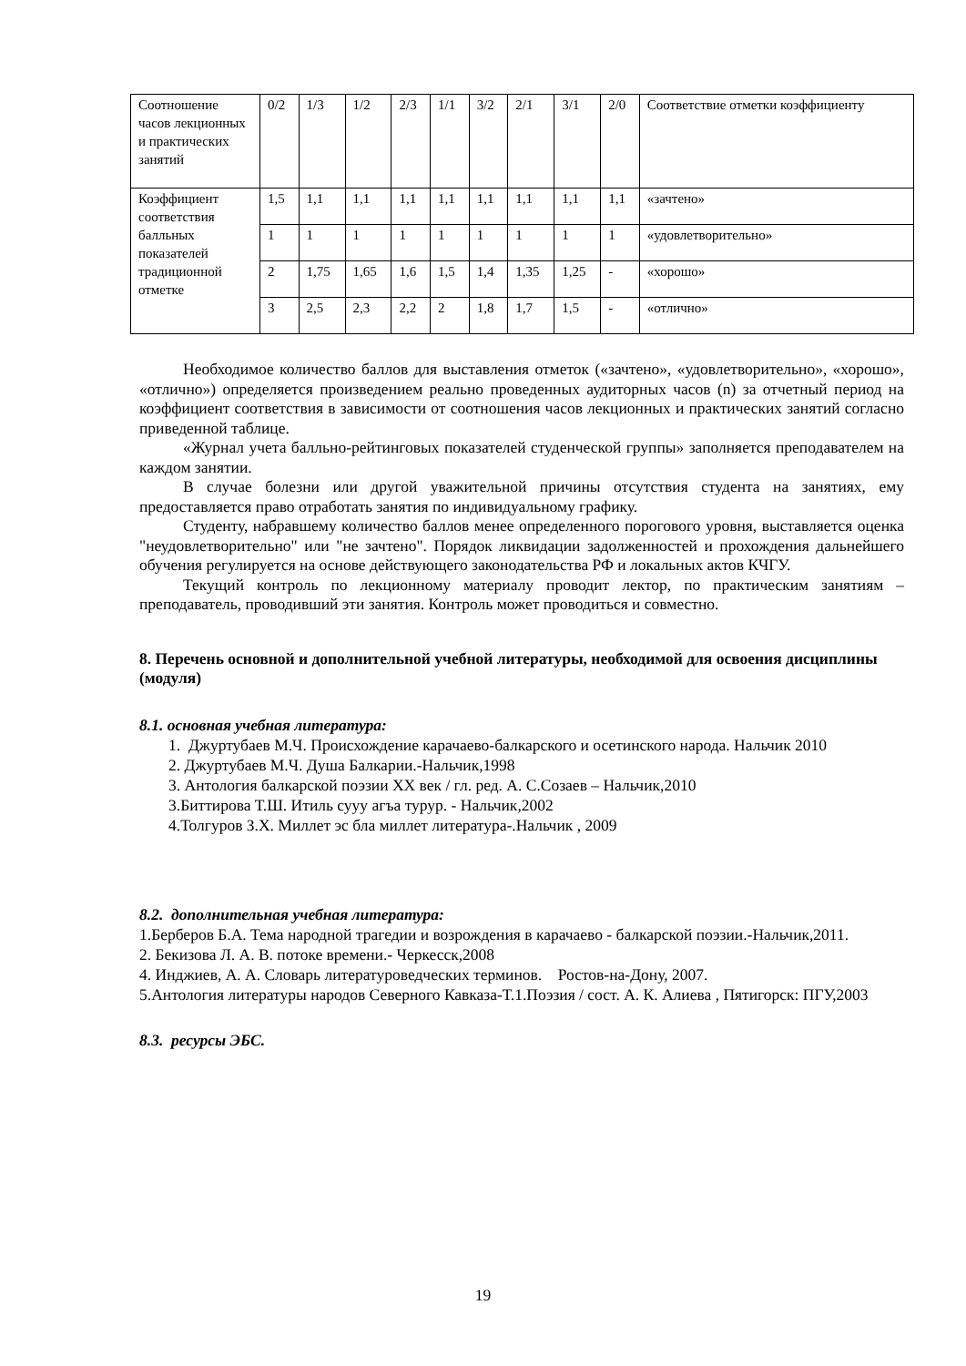| Соотношение часов лекционных и практических занятий | 0/2 | 1/3 | 1/2 | 2/3 | 1/1 | 3/2 | 2/1 | 3/1 | 2/0 | Соответствие отметки коэффициенту |
| Коэффициент соответствия балльных показателей традиционной отметке | 1,5 | 1,1 | 1,1 | 1,1 | 1,1 | 1,1 | 1,1 | 1,1 | 1,1 | «зачтено» |
| | 1 | 1 | 1 | 1 | 1 | 1 | 1 | 1 | 1 | «удовлетворительно» |
| | 2 | 1,75 | 1,65 | 1,6 | 1,5 | 1,4 | 1,35 | 1,25 | - | «хорошо» |
| | 3 | 2,5 | 2,3 | 2,2 | 2 | 1,8 | 1,7 | 1,5 | - | «отлично» |
Необходимое количество баллов для выставления отметок («зачтено», «удовлетворительно», «хорошо», «отлично») определяется произведением реально проведенных аудиторных часов (n) за отчетный период на коэффициент соответствия в зависимости от соотношения часов лекционных и практических занятий согласно приведенной таблице.
«Журнал учета балльно-рейтинговых показателей студенческой группы» заполняется преподавателем на каждом занятии.
В случае болезни или другой уважительной причины отсутствия студента на занятиях, ему предоставляется право отработать занятия по индивидуальному графику.
Студенту, набравшему количество баллов менее определенного порогового уровня, выставляется оценка "неудовлетворительно" или "не зачтено". Порядок ликвидации задолженностей и прохождения дальнейшего обучения регулируется на основе действующего законодательства РФ и локальных актов КЧГУ.
Текущий контроль по лекционному материалу проводит лектор, по практическим занятиям – преподаватель, проводивший эти занятия. Контроль может проводиться и совместно.
8. Перечень основной и дополнительной учебной литературы, необходимой для освоения дисциплины (модуля)
8.1. основная учебная литература:
1. Джуртубаев М.Ч. Происхождение карачаево-балкарского и осетинского народа. Нальчик 2010
2. Джуртубаев М.Ч. Душа Балкарии.-Нальчик,1998
3. Антология балкарской поэзии XX век / гл. ред. А. С.Созаев – Нальчик,2010
3.Биттирова Т.Ш. Итиль сууу агъа турур. - Нальчик,2002
4.Толгуров З.Х. Миллет эс бла миллет литература-.Нальчик , 2009
8.2. дополнительная учебная литература:
1.Берберов Б.А. Тема народной трагедии и возрождения в карачаево - балкарской поэзии.-Нальчик,2011.
2. Бекизова Л. А. В. потоке времени.- Черкесск,2008
4. Инджиев, А. А. Словарь литературоведческих терминов. Ростов-на-Дону, 2007.
5.Антология литературы народов Северного Кавказа-Т.1.Поэзия / сост. А. К. Алиева , Пятигорск: ПГУ,2003
8.3. ресурсы ЭБС.
19